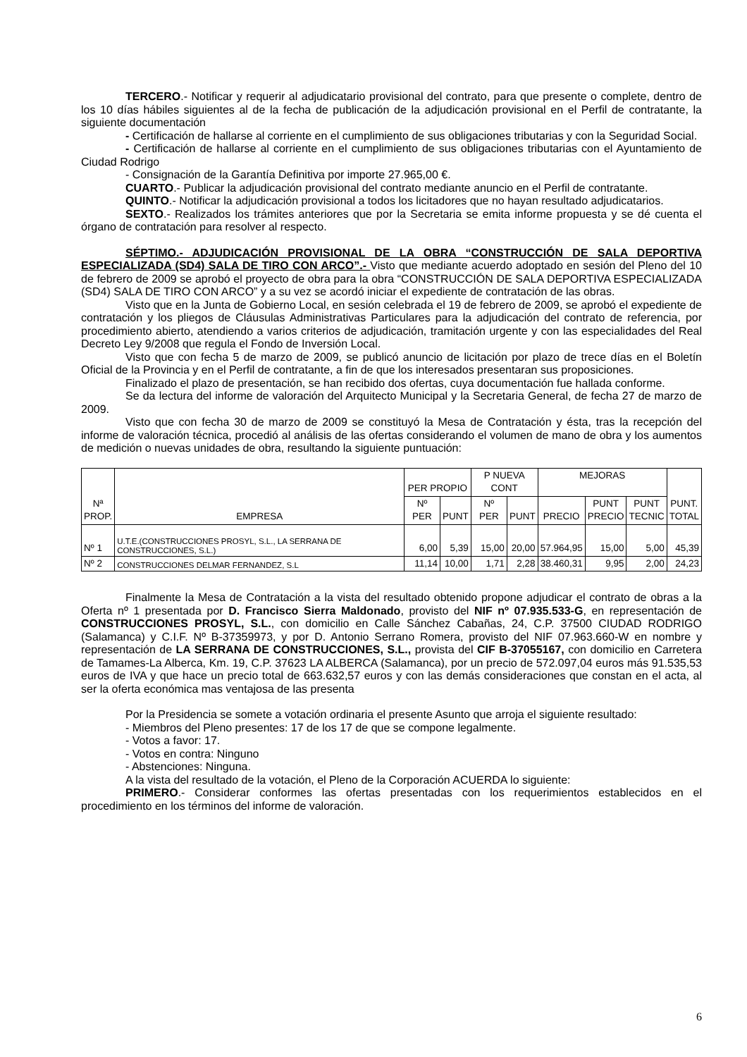TERCERO.- Notificar y requerir al adjudicatario provisional del contrato, para que presente o complete, dentro de los 10 días hábiles siguientes al de la fecha de publicación de la adjudicación provisional en el Perfil de contratante, la siguiente documentación
- Certificación de hallarse al corriente en el cumplimiento de sus obligaciones tributarias y con la Seguridad Social.
- Certificación de hallarse al corriente en el cumplimiento de sus obligaciones tributarias con el Ayuntamiento de Ciudad Rodrigo
- Consignación de la Garantía Definitiva por importe 27.965,00 €.
CUARTO.- Publicar la adjudicación provisional del contrato mediante anuncio en el Perfil de contratante.
QUINTO.- Notificar la adjudicación provisional a todos los licitadores que no hayan resultado adjudicatarios.
SEXTO.- Realizados los trámites anteriores que por la Secretaria se emita informe propuesta y se dé cuenta el órgano de contratación para resolver al respecto.
SÉPTIMO.- ADJUDICACIÓN PROVISIONAL DE LA OBRA “CONSTRUCCIÓN DE SALA DEPORTIVA ESPECIALIZADA (SD4) SALA DE TIRO CON ARCO”.- Visto que mediante acuerdo adoptado en sesión del Pleno del 10 de febrero de 2009 se aprobó el proyecto de obra para la obra “CONSTRUCCIÓN DE SALA DEPORTIVA ESPECIALIZADA (SD4) SALA DE TIRO CON ARCO” y a su vez se acordó iniciar el expediente de contratación de las obras.
Visto que en la Junta de Gobierno Local, en sesión celebrada el 19 de febrero de 2009, se aprobó el expediente de contratación y los pliegos de Cláusulas Administrativas Particulares para la adjudicación del contrato de referencia, por procedimiento abierto, atendiendo a varios criterios de adjudicación, tramitación urgente y con las especialidades del Real Decreto Ley 9/2008 que regula el Fondo de Inversión Local.
Visto que con fecha 5 de marzo de 2009, se publicó anuncio de licitación por plazo de trece días en el Boletín Oficial de la Provincia y en el Perfil de contratante, a fin de que los interesados presentaran sus proposiciones.
Finalizado el plazo de presentación, se han recibido dos ofertas, cuya documentación fue hallada conforme.
Se da lectura del informe de valoración del Arquitecto Municipal y la Secretaria General, de fecha 27 de marzo de 2009.
Visto que con fecha 30 de marzo de 2009 se constituyó la Mesa de Contratación y ésta, tras la recepción del informe de valoración técnica, procedió al análisis de las ofertas considerando el volumen de mano de obra y los aumentos de medición o nuevas unidades de obra, resultando la siguiente puntuación:
| Nª PROP. | EMPRESA | PER PROPIO | | P NUEVA CONT | | MEJORAS | | | PUNT. TOTAL |
| --- | --- | --- | --- | --- | --- | --- | --- | --- | --- |
| | | Nº PER | PUNT | Nº PER | PUNT | PRECIO | PUNT PRECIO | PUNT TECNIC | |
| Nº 1 | U.T.E.(CONSTRUCCIONES PROSYL, S.L., LA SERRANA DE CONSTRUCCIONES, S.L.) | 6,00 | 5,39 | 15,00 | 20,00 | 57.964,95 | 15,00 | 5,00 | 45,39 |
| Nº 2 | CONSTRUCCIONES DELMAR FERNANDEZ, S.L | 11,14 | 10,00 | 1,71 | 2,28 | 38.460,31 | 9,95 | 2,00 | 24,23 |
Finalmente la Mesa de Contratación a la vista del resultado obtenido propone adjudicar el contrato de obras a la Oferta nº 1 presentada por D. Francisco Sierra Maldonado, provisto del NIF nº 07.935.533-G, en representación de CONSTRUCCIONES PROSYL, S.L., con domicilio en Calle Sánchez Cabañas, 24, C.P. 37500 CIUDAD RODRIGO (Salamanca) y C.I.F. Nº B-37359973, y por D. Antonio Serrano Romera, provisto del NIF 07.963.660-W en nombre y representación de LA SERRANA DE CONSTRUCCIONES, S.L., provista del CIF B-37055167, con domicilio en Carretera de Tamames-La Alberca, Km. 19, C.P. 37623 LA ALBERCA (Salamanca), por un precio de 572.097,04 euros más 91.535,53 euros de IVA y que hace un precio total de 663.632,57 euros y con las demás consideraciones que constan en el acta, al ser la oferta económica mas ventajosa de las presenta
Por la Presidencia se somete a votación ordinaria el presente Asunto que arroja el siguiente resultado:
- Miembros del Pleno presentes: 17 de los 17 de que se compone legalmente.
- Votos a favor: 17.
- Votos en contra: Ninguno
- Abstenciones: Ninguna.
A la vista del resultado de la votación, el Pleno de la Corporación ACUERDA lo siguiente:
PRIMERO.- Considerar conformes las ofertas presentadas con los requerimientos establecidos en el procedimiento en los términos del informe de valoración.
6